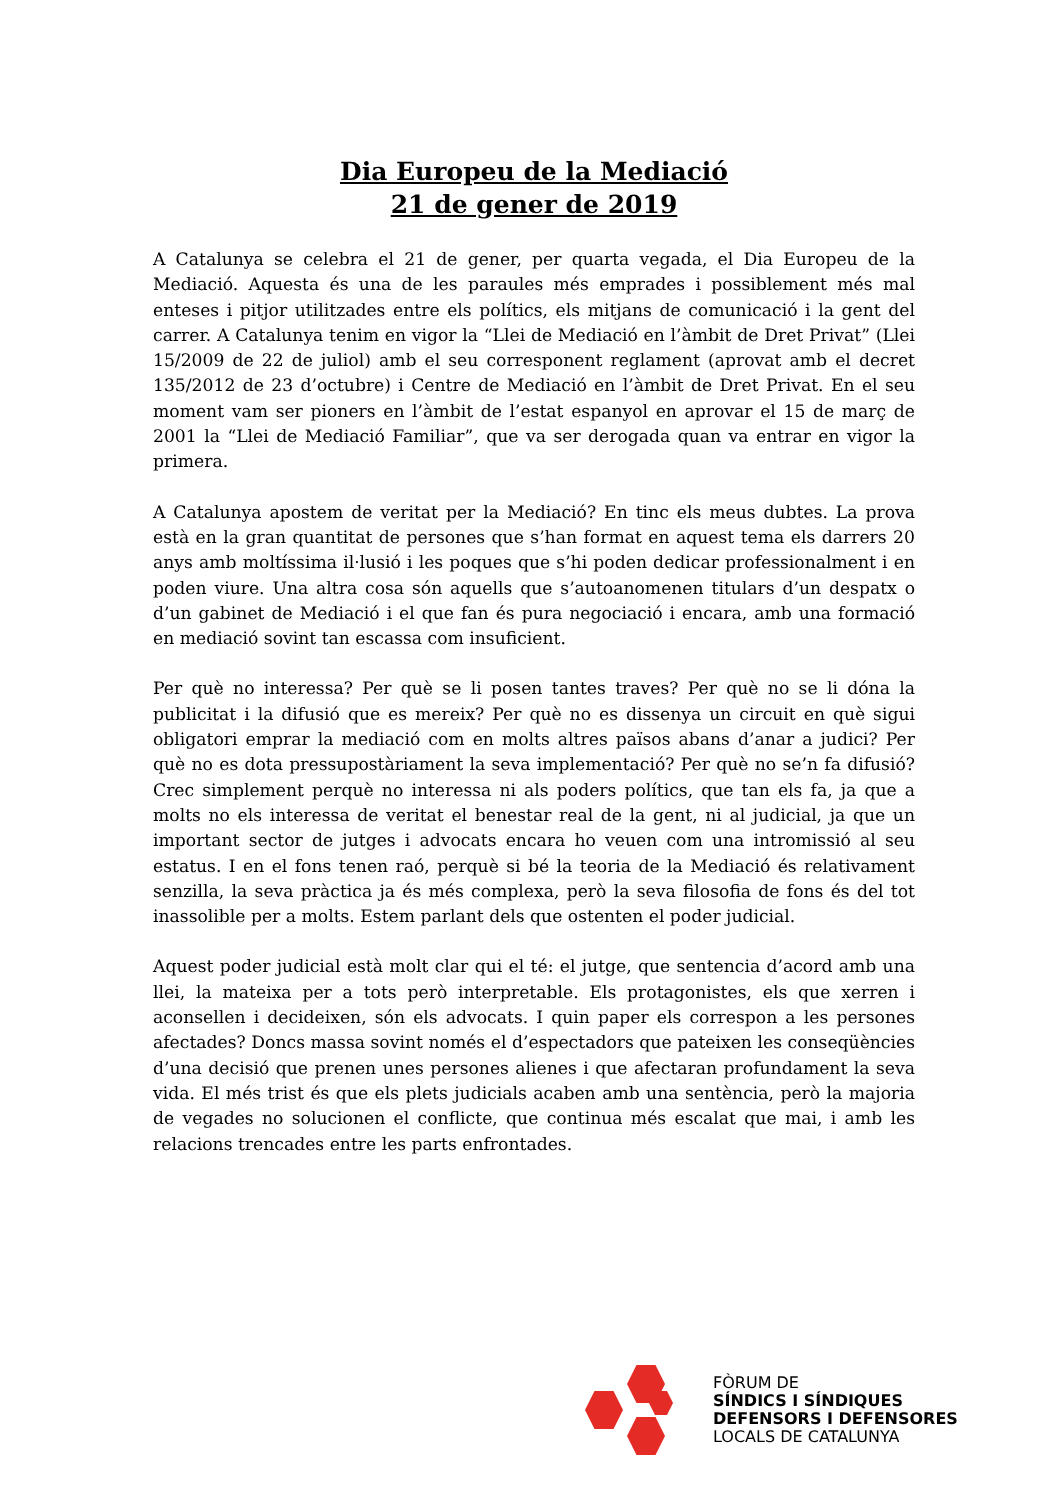Dia Europeu de la Mediació
21 de gener de 2019
A Catalunya se celebra el 21 de gener, per quarta vegada, el Dia Europeu de la Mediació. Aquesta és una de les paraules més emprades i possiblement més mal enteses i pitjor utilitzades entre els polítics, els mitjans de comunicació i la gent del carrer. A Catalunya tenim en vigor la “Llei de Mediació en l’àmbit de Dret Privat” (Llei 15/2009 de 22 de juliol) amb el seu corresponent reglament (aprovat amb el decret 135/2012 de 23 d’octubre) i Centre de Mediació en l’àmbit de Dret Privat. En el seu moment vam ser pioners en l’àmbit de l’estat espanyol en aprovar el 15 de març de 2001 la “Llei de Mediació Familiar”, que va ser derogada quan va entrar en vigor la primera.
A Catalunya apostem de veritat per la Mediació? En tinc els meus dubtes. La prova està en la gran quantitat de persones que s’han format en aquest tema els darrers 20 anys amb moltíssima il·lusió i les poques que s’hi poden dedicar professionalment i en poden viure. Una altra cosa són aquells que s’autoanomenen titulars d’un despatx o d’un gabinet de Mediació i el que fan és pura negociació i encara, amb una formació en mediació sovint tan escassa com insuficient.
Per què no interessa? Per què se li posen tantes traves? Per què no se li dóna la publicitat i la difusió que es mereix? Per què no es dissenya un circuit en què sigui obligatori emprar la mediació com en molts altres països abans d’anar a judici? Per què no es dota pressupostàriament la seva implementació? Per què no se’n fa difusió? Crec simplement perquè no interessa ni als poders polítics, que tan els fa, ja que a molts no els interessa de veritat el benestar real de la gent, ni al judicial, ja que un important sector de jutges i advocats encara ho veuen com una intromissió al seu estatus. I en el fons tenen raó, perquè si bé la teoria de la Mediació és relativament senzilla, la seva pràctica ja és més complexa, però la seva filosofia de fons és del tot inassolible per a molts. Estem parlant dels que ostenten el poder judicial.
Aquest poder judicial està molt clar qui el té: el jutge, que sentencia d’acord amb una llei, la mateixa per a tots però interpretable. Els protagonistes, els que xerren i aconsellen i decideixen, són els advocats. I quin paper els correspon a les persones afectades? Doncs massa sovint només el d’espectadors que pateixen les conseqüències d’una decisió que prenen unes persones alienes i que afectaran profundament la seva vida. El més trist és que els plets judicials acaben amb una sentència, però la majoria de vegades no solucionen el conflicte, que continua més escalat que mai, i amb les relacions trencades entre les parts enfrontades.
FÒRUM DE
SÍNDICS I SÍNDIQUES
DEFENSORS I DEFENSORES
LOCALS DE CATALUNYA